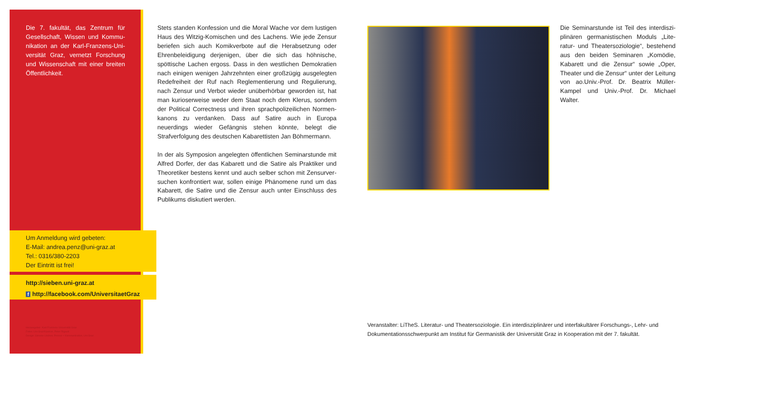Die 7. fakultät, das Zentrum für Gesellschaft, Wissen und Kommu­nikation an der Karl-Franzens-Uni­versität Graz, vernetzt Forschung und Wissenschaft mit einer breiten Öffentlichkeit.
Stets standen Konfession und die Moral Wache vor dem lus­tigen Haus des Witzig-Komischen und des Lachens. Wie jede Zensur beriefen sich auch Komikverbote auf die Herabsetzung oder Ehrenbeleidigung derjenigen, über die sich das höhnische, spöttische Lachen ergoss. Dass in den westlichen Demokratien nach einigen wenigen Jahrzehnten einer großzügig ausgelegten Redefreiheit der Ruf nach Reglementierung und Regulierung, nach Zensur und Verbot wieder unüberhörbar geworden ist, hat man kurioserweise weder dem Staat noch dem Klerus, sondern der Political Correctness und ihren sprachpolizeilichen Normen­kanons zu verdanken. Dass auf Satire auch in Europa neuerdings wieder Gefängnis stehen könnte, belegt die Strafverfolgung des deutschen Kabarettisten Jan Böhmermann.
In der als Symposion angelegten öffentlichen Seminarstunde mit Alfred Dorfer, der das Kabarett und die Satire als Praktiker und Theoretiker bestens kennt und auch selber schon mit Zensurver­suchen konfrontiert war, sollen einige Phänomene rund um das Kabarett, die Satire und die Zensur auch unter Einschluss des Publikums diskutiert werden.
Die Seminarstunde ist Teil des interdiszi­plinären germanistischen Moduls „Lite­ratur- und Theatersoziologie“, bestehend aus den beiden Seminaren „Komödie, Kabarett und die Zensur“ sowie „Oper, Theater und die Zensur“ unter der Lei­tung von ao.Univ.-Prof. Dr. Beatrix Mül­ler-Kampel und Univ.-Prof. Dr. Michael Walter.
Um Anmeldung wird gebeten:
E-Mail: andrea.penz@uni-graz.at
Tel.: 0316/380-2203
Der Eintritt ist frei!
http://sieben.uni-graz.at
f http://facebook.com/UniversitaetGraz
Herausgeber: Karl-Franzens-Universität Graz
Fotos: Uni Graz/Kastrun, Peter Rigaud
Design: Simone Lindner, Presse + Kommunikation, Uni Graz
Veranstalter: LiTheS. Literatur- und Theatersoziologie. Ein interdisziplinärer und interfakultärer Forschungs-, Lehr- und Dokumentationsschwerpunkt am Institut für Germanistik der Universität Graz in Kooperation mit der 7. fakultät.